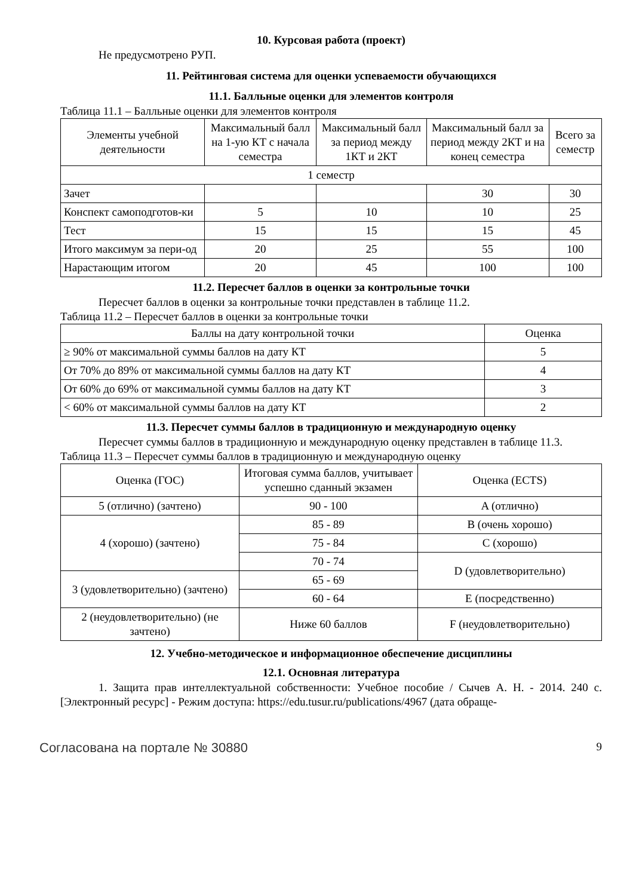10. Курсовая работа (проект)
Не предусмотрено РУП.
11. Рейтинговая система для оценки успеваемости обучающихся
11.1. Балльные оценки для элементов контроля
Таблица 11.1 – Балльные оценки для элементов контроля
| Элементы учебной деятельности | Максимальный балл на 1-ую КТ с начала семестра | Максимальный балл за период между 1КТ и 2КТ | Максимальный балл за период между 2КТ и на конец семестра | Всего за семестр |
| --- | --- | --- | --- | --- |
| 1 семестр | | | | |
| Зачет | | | 30 | 30 |
| Конспект самоподготов-ки | 5 | 10 | 10 | 25 |
| Тест | 15 | 15 | 15 | 45 |
| Итого максимум за пери-од | 20 | 25 | 55 | 100 |
| Нарастающим итогом | 20 | 45 | 100 | 100 |
11.2. Пересчет баллов в оценки за контрольные точки
Пересчет баллов в оценки за контрольные точки представлен в таблице 11.2.
Таблица 11.2 – Пересчет баллов в оценки за контрольные точки
| Баллы на дату контрольной точки | Оценка |
| --- | --- |
| ≥ 90% от максимальной суммы баллов на дату КТ | 5 |
| От 70% до 89% от максимальной суммы баллов на дату КТ | 4 |
| От 60% до 69% от максимальной суммы баллов на дату КТ | 3 |
| < 60% от максимальной суммы баллов на дату КТ | 2 |
11.3. Пересчет суммы баллов в традиционную и международную оценку
Пересчет суммы баллов в традиционную и международную оценку представлен в таблице 11.3.
Таблица 11.3 – Пересчет суммы баллов в традиционную и международную оценку
| Оценка (ГОС) | Итоговая сумма баллов, учитывает успешно сданный экзамен | Оценка (ECTS) |
| --- | --- | --- |
| 5 (отлично) (зачтено) | 90 - 100 | A (отлично) |
| 4 (хорошо) (зачтено) | 85 - 89 | B (очень хорошо) |
| | 75 - 84 | C (хорошо) |
| | 70 - 74 | D (удовлетворительно) |
| 3 (удовлетворительно) (зачтено) | 65 - 69 | |
| | 60 - 64 | E (посредственно) |
| 2 (неудовлетворительно) (не зачтено) | Ниже 60 баллов | F (неудовлетворительно) |
12. Учебно-методическое и информационное обеспечение дисциплины
12.1. Основная литература
1. Защита прав интеллектуальной собственности: Учебное пособие / Сычев А. Н. - 2014. 240 с. [Электронный ресурс] - Режим доступа: https://edu.tusur.ru/publications/4967 (дата обраще-
Согласована на портале № 30880 9